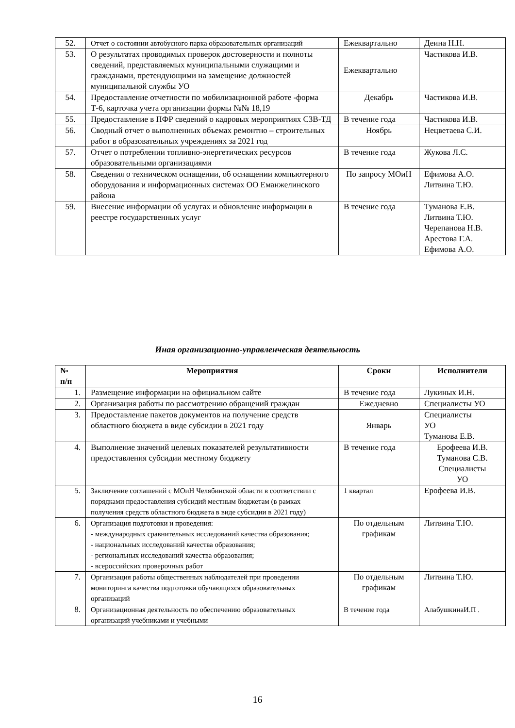| 52. | Отчет о состоянии автобусного парка образовательных организаций | Ежеквартально | Деина Н.Н. |
| 53. | О результатах проводимых проверок достоверности и полноты сведений, представляемых муниципальными служащими и гражданами, претендующими на замещение должностей муниципальной службы УО | Ежеквартально | Частикова И.В. |
| 54. | Предоставление отчетности по мобилизационной работе -форма Т-6, карточка учета организации формы №№ 18,19 | Декабрь | Частикова И.В. |
| 55. | Предоставление в ПФР сведений о кадровых мероприятиях СЗВ-ТД | В течение года | Частикова И.В. |
| 56. | Сводный отчет о выполненных объемах ремонтно – строительных работ в образовательных учреждениях за 2021 год | Ноябрь | Нецветаева С.И. |
| 57. | Отчет о потреблении топливно-энергетических ресурсов образовательными организациями | В течение года | Жукова Л.С. |
| 58. | Сведения о техническом оснащении, об оснащении компьютерного оборудования и информационных системах ОО Еманжелинского района | По запросу МОиН | Ефимова А.О. Литвина Т.Ю. |
| 59. | Внесение информации об услугах и обновление информации в реестре государственных услуг | В течение года | Туманова Е.В. Литвина Т.Ю. Черепанова Н.В. Арестова Г.А. Ефимова А.О. |
Иная организационно-управленческая деятельность
| № п/п | Мероприятия | Сроки | Исполнители |
| --- | --- | --- | --- |
| 1. | Размещение информации на официальном сайте | В течение года | Лукиных И.Н. |
| 2. | Организация работы по рассмотрению обращений граждан | Ежедневно | Специалисты УО |
| 3. | Предоставление пакетов документов на получение средств областного бюджета в виде субсидии в 2021 году | Январь | Специалисты УО Туманова Е.В. |
| 4. | Выполнение значений целевых показателей результативности предоставления субсидии местному бюджету | В течение года | Ерофеева И.В. Туманова С.В. Специалисты УО |
| 5. | Заключение соглашений с МОиН Челябинской области в соответствии с порядками предоставления субсидий местным бюджетам (в рамках получения средств областного бюджета в виде субсидии в 2021 году) | 1 квартал | Ерофеева И.В. |
| 6. | Организация подготовки и проведения: - международных сравнительных исследований качества образования; - национальных исследований качества образования; - региональных исследований качества образования; - всероссийских проверочных работ | По отдельным графикам | Литвина Т.Ю. |
| 7. | Организация работы общественных наблюдателей при проведении мониторинга качества подготовки обучающихся образовательных организаций | По отдельным графикам | Литвина Т.Ю. |
| 8. | Организационная деятельность по обеспечению образовательных организаций учебниками и учебными | В течение года | АлабушкинаИ.П . |
16